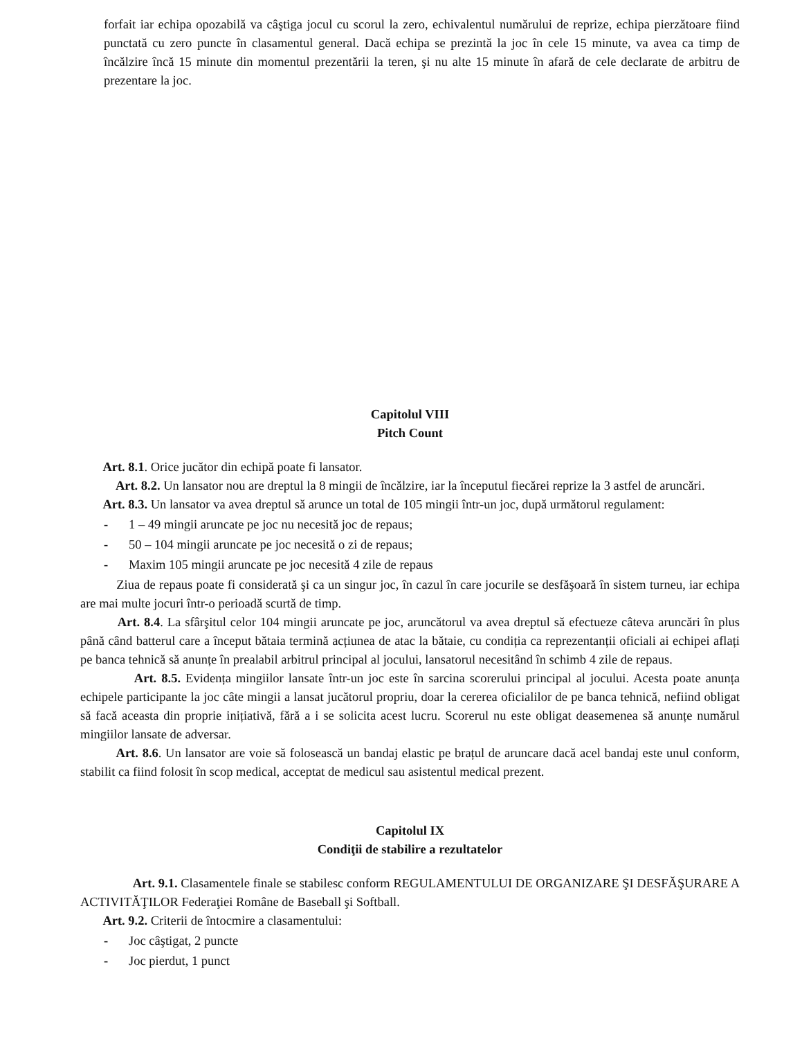forfait iar echipa opozabilă va câştiga jocul cu scorul la zero, echivalentul numărului de reprize, echipa pierzătoare fiind punctată cu zero puncte în clasamentul general. Dacă echipa se prezintă la joc în cele 15 minute, va avea ca timp de încălzire încă 15 minute din momentul prezentării la teren, şi nu alte 15 minute în afară de cele declarate de arbitru de prezentare la joc.
Capitolul VIII
Pitch Count
Art. 8.1. Orice jucător din echipă poate fi lansator.
Art. 8.2. Un lansator nou are dreptul la 8 mingii de încălzire, iar la începutul fiecărei reprize la 3 astfel de aruncări.
Art. 8.3. Un lansator va avea dreptul să arunce un total de 105 mingii într-un joc, după următorul regulament:
- 1 – 49 mingii aruncate pe joc nu necesită joc de repaus;
- 50 – 104 mingii aruncate pe joc necesită o zi de repaus;
- Maxim 105 mingii aruncate pe joc necesită 4 zile de repaus
Ziua de repaus poate fi considerată şi ca un singur joc, în cazul în care jocurile se desfăşoară în sistem turneu, iar echipa are mai multe jocuri într-o perioadă scurtă de timp.
Art. 8.4. La sfârşitul celor 104 mingii aruncate pe joc, aruncătorul va avea dreptul să efectueze câteva aruncări în plus până când batterul care a început bătaia termină acțiunea de atac la bătaie, cu condiția ca reprezentanții oficiali ai echipei aflați pe banca tehnică să anunțe în prealabil arbitrul principal al jocului, lansatorul necesitând în schimb 4 zile de repaus.
Art. 8.5. Evidența mingiilor lansate într-un joc este în sarcina scorerului principal al jocului. Acesta poate anunța echipele participante la joc câte mingii a lansat jucătorul propriu, doar la cererea oficialilor de pe banca tehnică, nefiind obligat să facă aceasta din proprie inițiativă, fără a i se solicita acest lucru. Scorerul nu este obligat deasemenea să anunțe numărul mingiilor lansate de adversar.
Art. 8.6. Un lansator are voie să folosească un bandaj elastic pe brațul de aruncare dacă acel bandaj este unul conform, stabilit ca fiind folosit în scop medical, acceptat de medicul sau asistentul medical prezent.
Capitolul IX
Condiţii de stabilire a rezultatelor
Art. 9.1. Clasamentele finale se stabilesc conform REGULAMENTULUI DE ORGANIZARE ŞI DESFĂŞURARE A ACTIVITĂŢILOR Federaţiei Române de Baseball şi Softball.
Art. 9.2. Criterii de întocmire a clasamentului:
- Joc câştigat, 2 puncte
- Joc pierdut, 1 punct